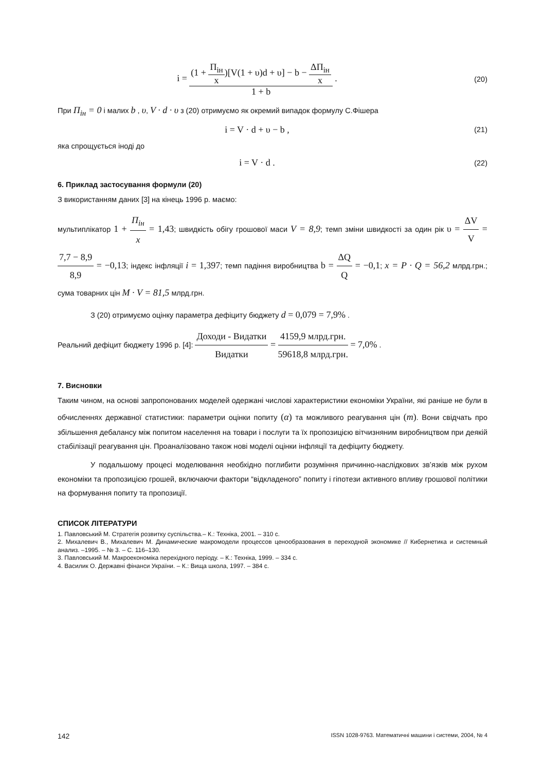i = (1 + П<sub>ін</sub> x)[V(1 + υ)d + υ] − b − ΔП<sub>ін</sub> x 1 + b .
(20)
При П<sub>ін</sub> = 0 і малих b , υ, V · d · υ з (20) отримуємо як окремий випадок формулу С.Фішера
i = V · d + υ − b ,
(21)
яка спрощується іноді до
i = V · d .
(22)
6. Приклад застосування формули (20)
З використанням даних [3] на кінець 1996 р. маємо:
мультиплікатор 1 + П<sub>ін</sub> x = 1,43; швидкість обігу грошової маси V = 8,9; темп зміни швидкості за один рік υ = ΔV V = 7,7 − 8,9 8,9 = −0,13; індекс інфляції i = 1,397; темп падіння виробництва b = ΔQ Q = −0,1; x = P · Q = 56,2 млрд.грн.; сума товарних цін M · V = 81,5 млрд.грн.
З (20) отримуємо оцінку параметра дефіциту бюджету d = 0,079 = 7,9% .
Реальний дефіцит бюджету 1996 р. [4]: Доходи - Видатки Видатки = 4159,9 млрд.грн. 59618,8 млрд.грн. = 7,0% .
7. Висновки
Таким чином, на основі запропонованих моделей одержані числові характеристики економіки України, які раніше не були в обчисленнях державної статистики: параметри оцінки попиту (α) та можливого реагування цін (m). Вони свідчать про збільшення дебалансу між попитом населення на товари і послуги та їх пропозицією вітчизняним виробництвом при деякій стабілізації реагування цін. Проаналізовано також нові моделі оцінки інфляції та дефіциту бюджету.
У подальшому процесі моделювання необхідно поглибити розуміння причинно-наслідкових зв’язків між рухом економіки та пропозицією грошей, включаючи фактори “відкладеного” попиту і гіпотези активного впливу грошової політики на формування попиту та пропозиції.
СПИСОК ЛІТЕРАТУРИ
1. Павловський М. Стратегія розвитку суспільства.– К.: Техніка, 2001. – 310 с.
2. Михалевич В., Михалевич М. Динамические макромодели процессов ценообразования в переходной экономике // Кибернетика и системный анализ. –1995. – № 3. – С. 116–130.
3. Павловський М. Макроекономіка перехідного періоду. – К.: Техніка, 1999. – 334 с.
4. Василик О. Державні фінанси України. – К.: Вища школа, 1997. – 384 с.
142 ISSN 1028-9763. Математичні машини і системи, 2004, № 4